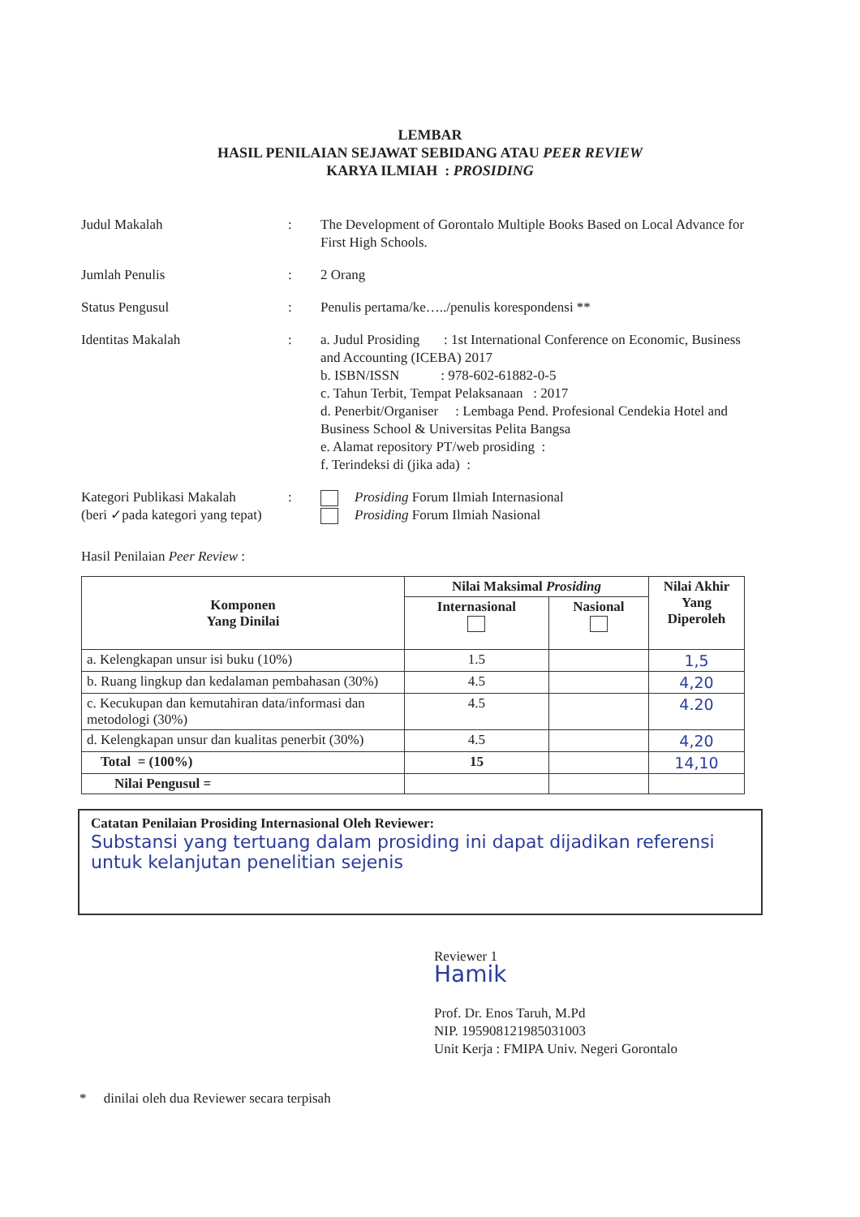LEMBAR
HASIL PENILAIAN SEJAWAT SEBIDANG ATAU PEER REVIEW
KARYA ILMIAH : PROSIDING
Judul Makalah : The Development of Gorontalo Multiple Books Based on Local Advance for First High Schools.
Jumlah Penulis : 2 Orang
Status Pengusul : Penulis pertama/ke…../penulis korespondensi **
Identitas Makalah : a. Judul Prosiding : 1st International Conference on Economic, Business and Accounting (ICEBA) 2017
b. ISBN/ISSN : 978-602-61882-0-5
c. Tahun Terbit, Tempat Pelaksanaan : 2017
d. Penerbit/Organiser : Lembaga Pend. Profesional Cendekia Hotel and Business School & Universitas Pelita Bangsa
e. Alamat repository PT/web prosiding :
f. Terindeksi di (jika ada) :
Kategori Publikasi Makalah
(beri ✓pada kategori yang tepat)
: Prosiding Forum Ilmiah Internasional
Prosiding Forum Ilmiah Nasional
Hasil Penilaian Peer Review :
| Komponen Yang Dinilai | Nilai Maksimal Prosiding | | Nilai Akhir Yang Diperoleh |
| --- | --- | --- | --- |
| | Internasional | Nasional | |
| a. Kelengkapan unsur isi buku (10%) | 1.5 | | 1,5 |
| b. Ruang lingkup dan kedalaman pembahasan (30%) | 4.5 | | 4,20 |
| c. Kecukupan dan kemutahiran data/informasi dan metodologi (30%) | 4.5 | | 4.20 |
| d. Kelengkapan unsur dan kualitas penerbit (30%) | 4.5 | | 4,20 |
| Total = (100%) | 15 | | 14,10 |
| Nilai Pengusul = | | | |
Catatan Penilaian Prosiding Internasional Oleh Reviewer:
Substansi yang tertuang dalam prosiding ini dapat dijadikan referensi untuk kelanjutan penelitian sejenis
Reviewer 1
Hamik
Prof. Dr. Enos Taruh, M.Pd
NIP. 195908121985031003
Unit Kerja : FMIPA Univ. Negeri Gorontalo
* dinilai oleh dua Reviewer secara terpisah